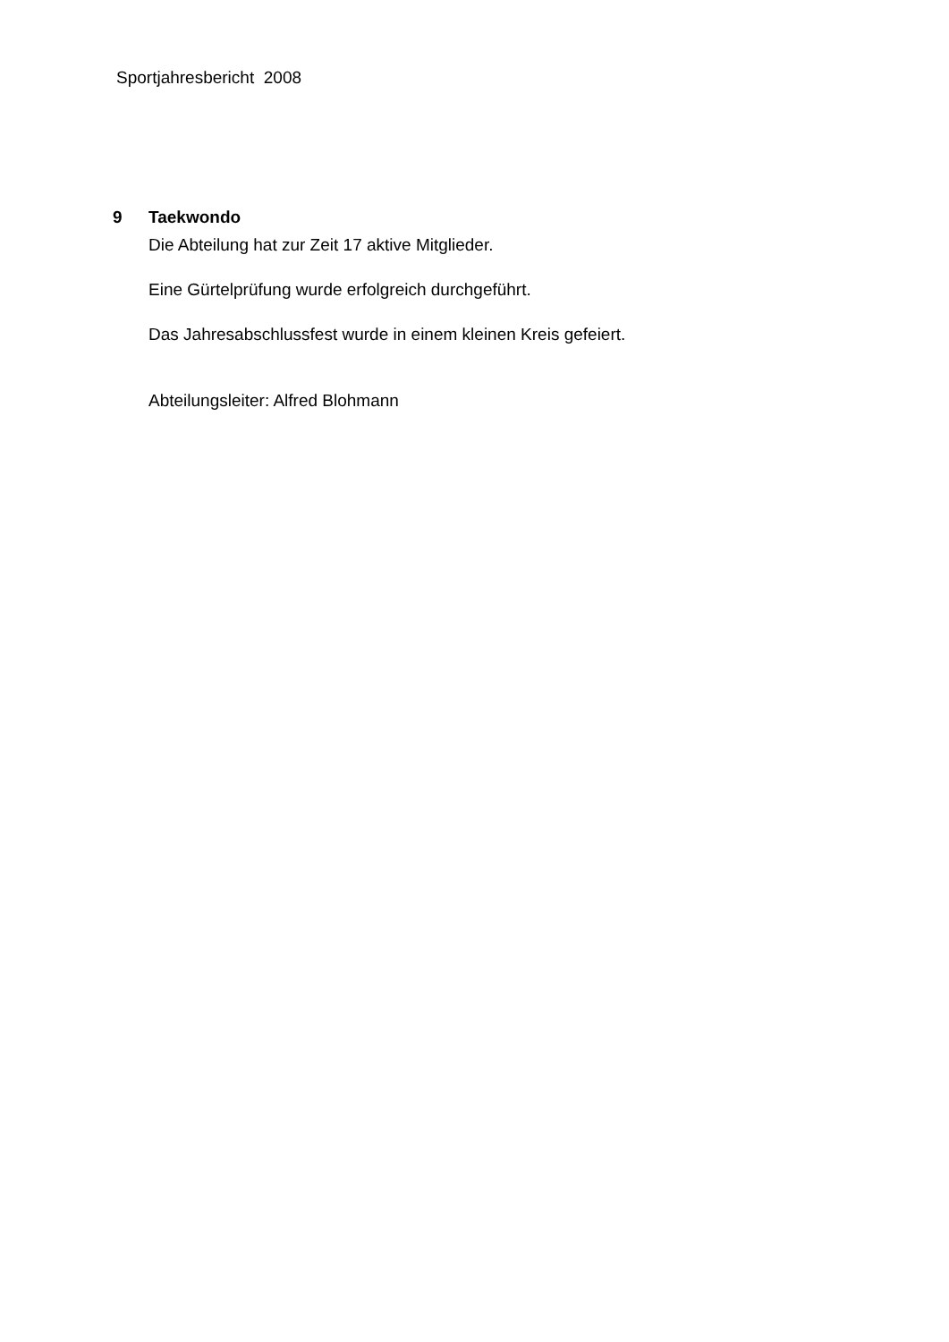Sportjahresbericht 2008
9 Taekwondo
Die Abteilung hat zur Zeit 17 aktive Mitglieder.
Eine Gürtelprüfung wurde erfolgreich durchgeführt.
Das Jahresabschlussfest wurde in einem kleinen Kreis gefeiert.
Abteilungsleiter: Alfred Blohmann